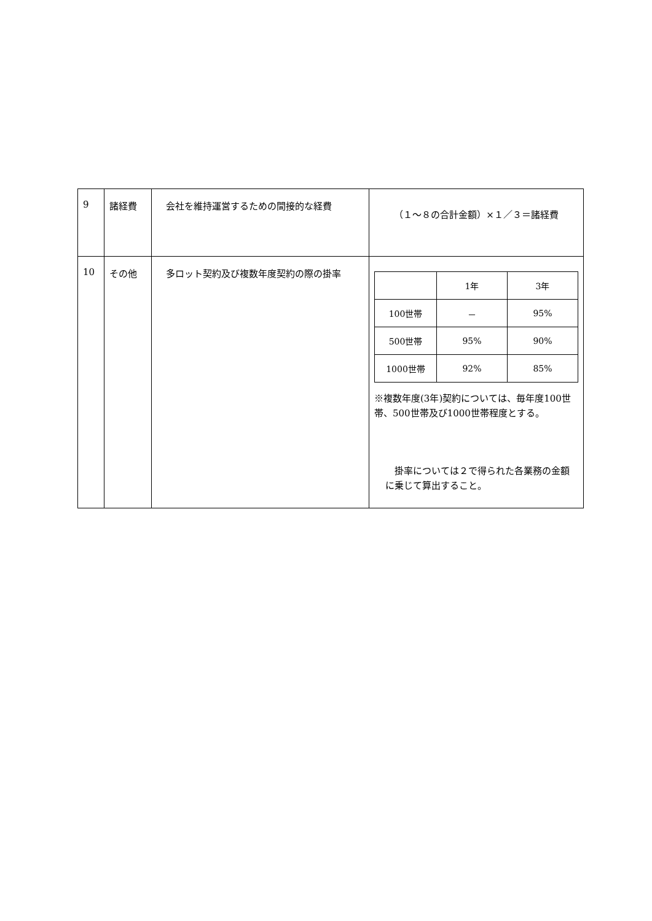| 9 | 諸経費 | 会社を維持運営するための間接的な経費 | （１～８の合計金額）×１／３＝諸経費 |
| 10 | その他 | 多ロット契約及び複数年度契約の際の掛率 | / / 1年 / 3年 / / 100世帯 / － / 95% / / 500世帯 / 95% / 90% / / 1000世帯 / 92% / 85% / ※複数年度(3年)契約については、毎年度100世帯、500世帯及び1000世帯程度とする。 掛率については２で得られた各業務の金額に乗じて算出すること。 |